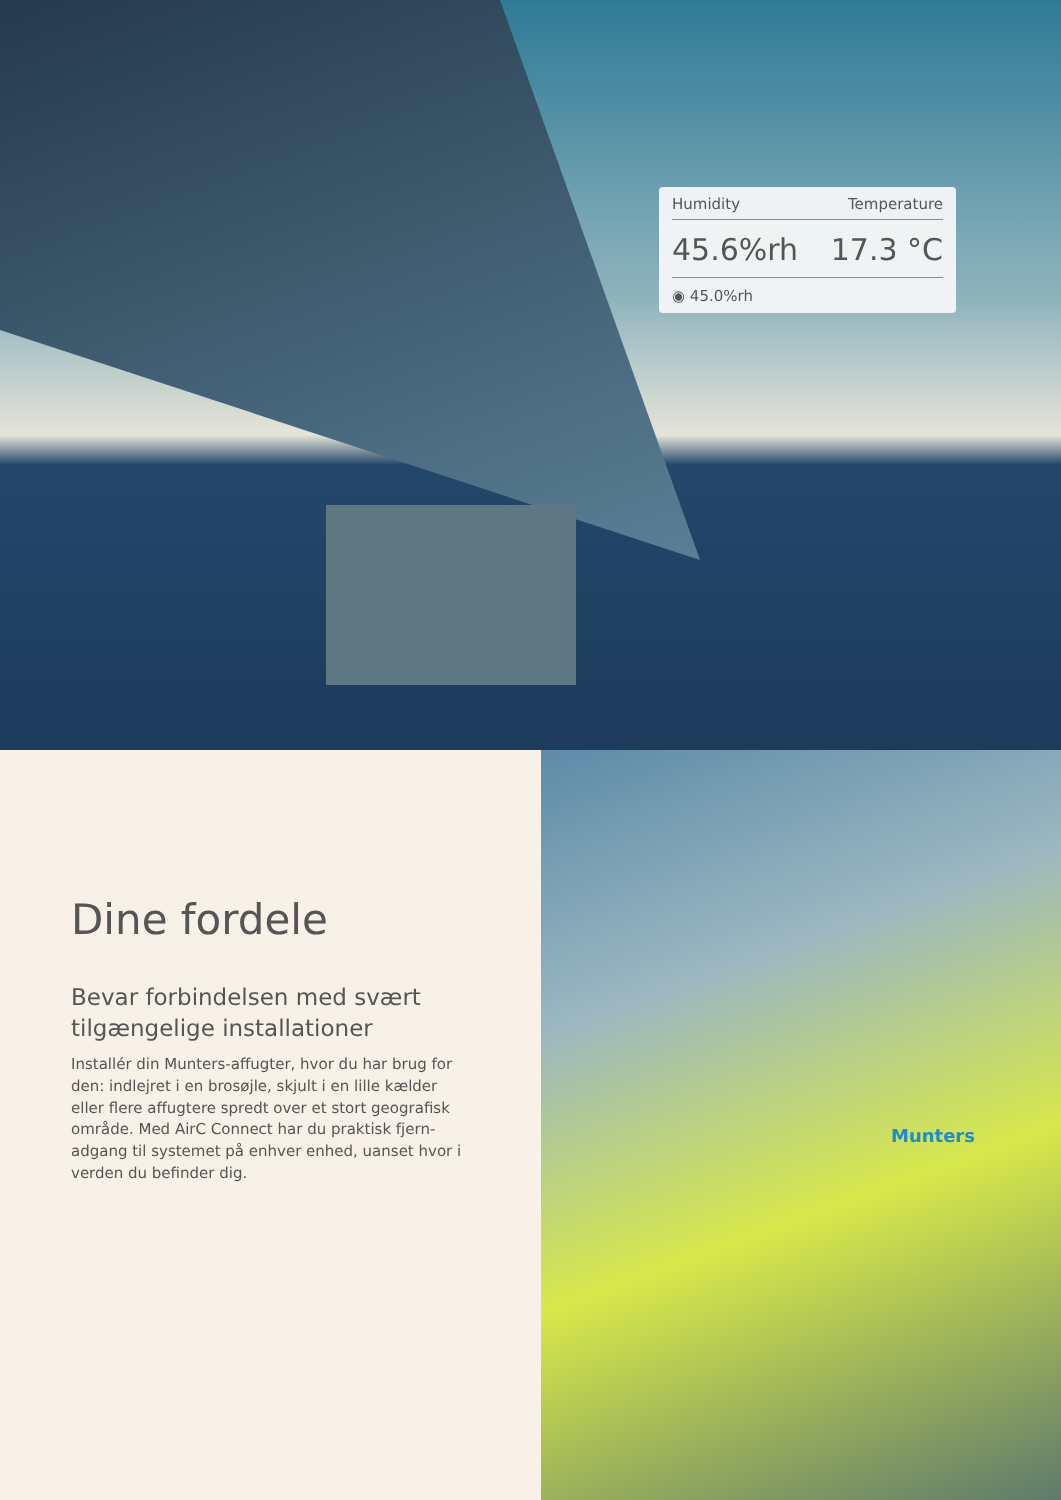Humidity Temperature
45.6%rh 17.3 °C
◉ 45.0%rh
Dine fordele
Bevar forbindelsen med svært tilgængelige installationer
Installér din Munters-affugter, hvor du har brug for den: indlejret i en brosøjle, skjult i en lille kælder eller flere affugtere spredt over et stort geografisk område. Med AirC Connect har du praktisk fjern-adgang til systemet på enhver enhed, uanset hvor i verden du befinder dig.
Munters